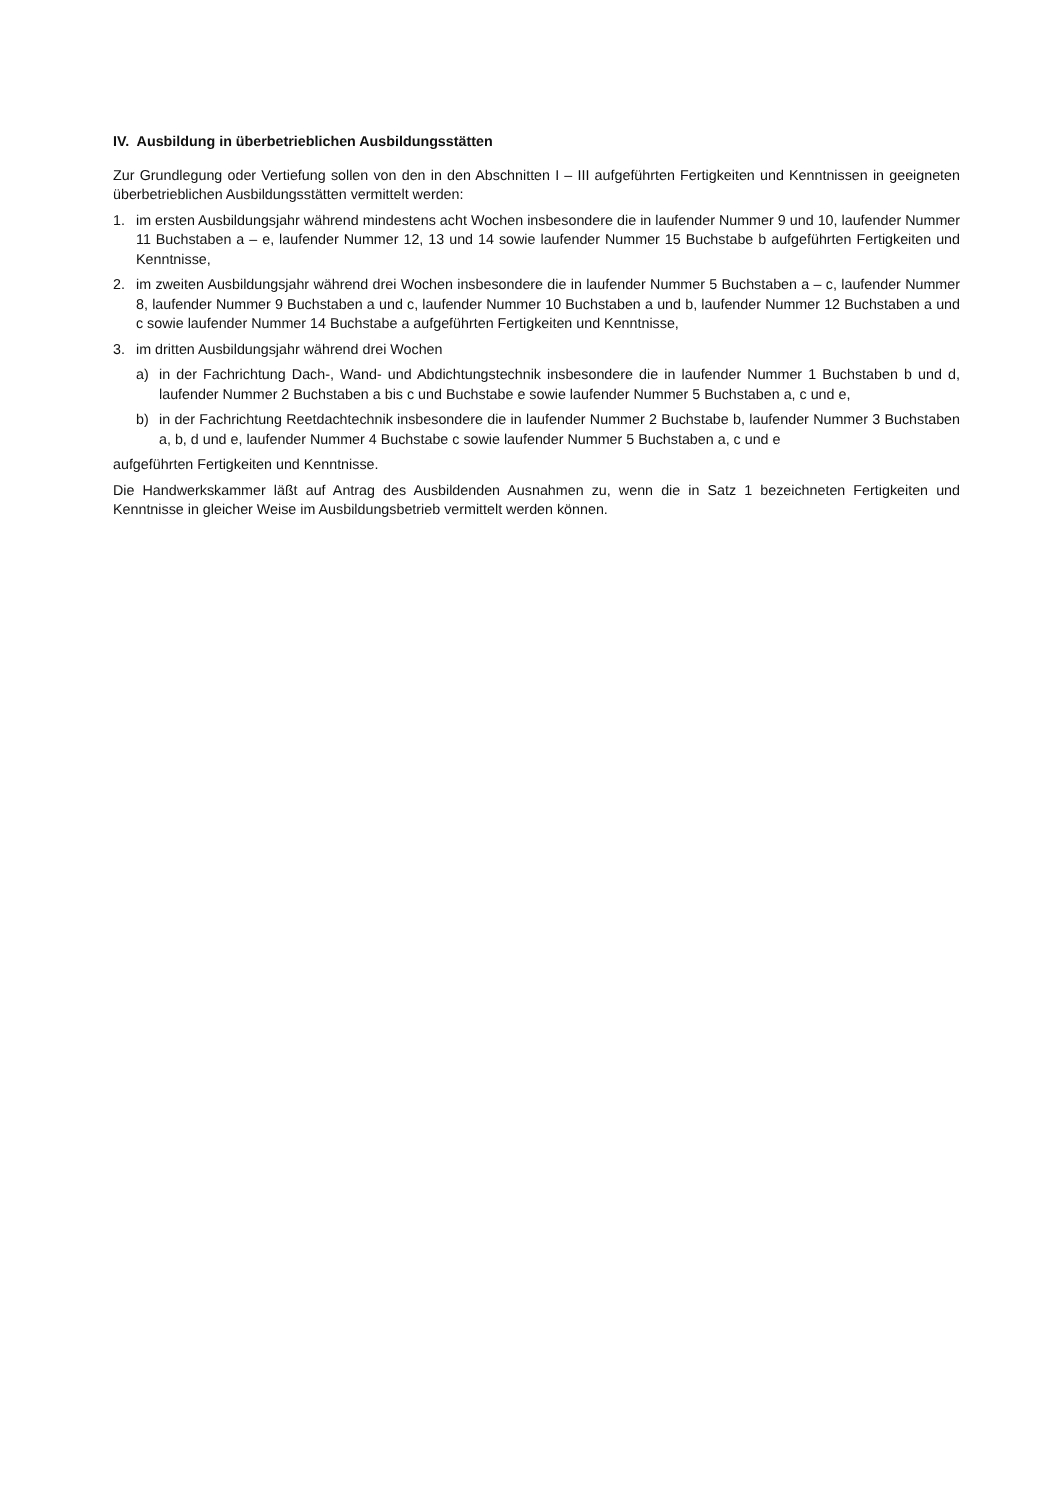IV. Ausbildung in überbetrieblichen Ausbildungsstätten
Zur Grundlegung oder Vertiefung sollen von den in den Abschnitten I – III aufgeführten Fertigkeiten und Kenntnissen in geeigneten überbetrieblichen Ausbildungsstätten vermittelt werden:
1. im ersten Ausbildungsjahr während mindestens acht Wochen insbesondere die in laufender Nummer 9 und 10, laufender Nummer 11 Buchstaben a – e, laufender Nummer 12, 13 und 14 sowie laufender Nummer 15 Buchstabe b aufgeführten Fertigkeiten und Kenntnisse,
2. im zweiten Ausbildungsjahr während drei Wochen insbesondere die in laufender Nummer 5 Buchstaben a – c, laufender Nummer 8, laufender Nummer 9 Buchstaben a und c, laufender Nummer 10 Buchstaben a und b, laufender Nummer 12 Buchstaben a und c sowie laufender Nummer 14 Buchstabe a aufgeführten Fertigkeiten und Kenntnisse,
3. im dritten Ausbildungsjahr während drei Wochen
a) in der Fachrichtung Dach-, Wand- und Abdichtungstechnik insbesondere die in laufender Nummer 1 Buchstaben b und d, laufender Nummer 2 Buchstaben a bis c und Buchstabe e sowie laufender Nummer 5 Buchstaben a, c und e,
b) in der Fachrichtung Reetdachtechnik insbesondere die in laufender Nummer 2 Buchstabe b, laufender Nummer 3 Buchstaben a, b, d und e, laufender Nummer 4 Buchstabe c sowie laufender Nummer 5 Buchstaben a, c und e
aufgeführten Fertigkeiten und Kenntnisse.
Die Handwerkskammer läßt auf Antrag des Ausbildenden Ausnahmen zu, wenn die in Satz 1 bezeichneten Fertigkeiten und Kenntnisse in gleicher Weise im Ausbildungsbetrieb vermittelt werden können.